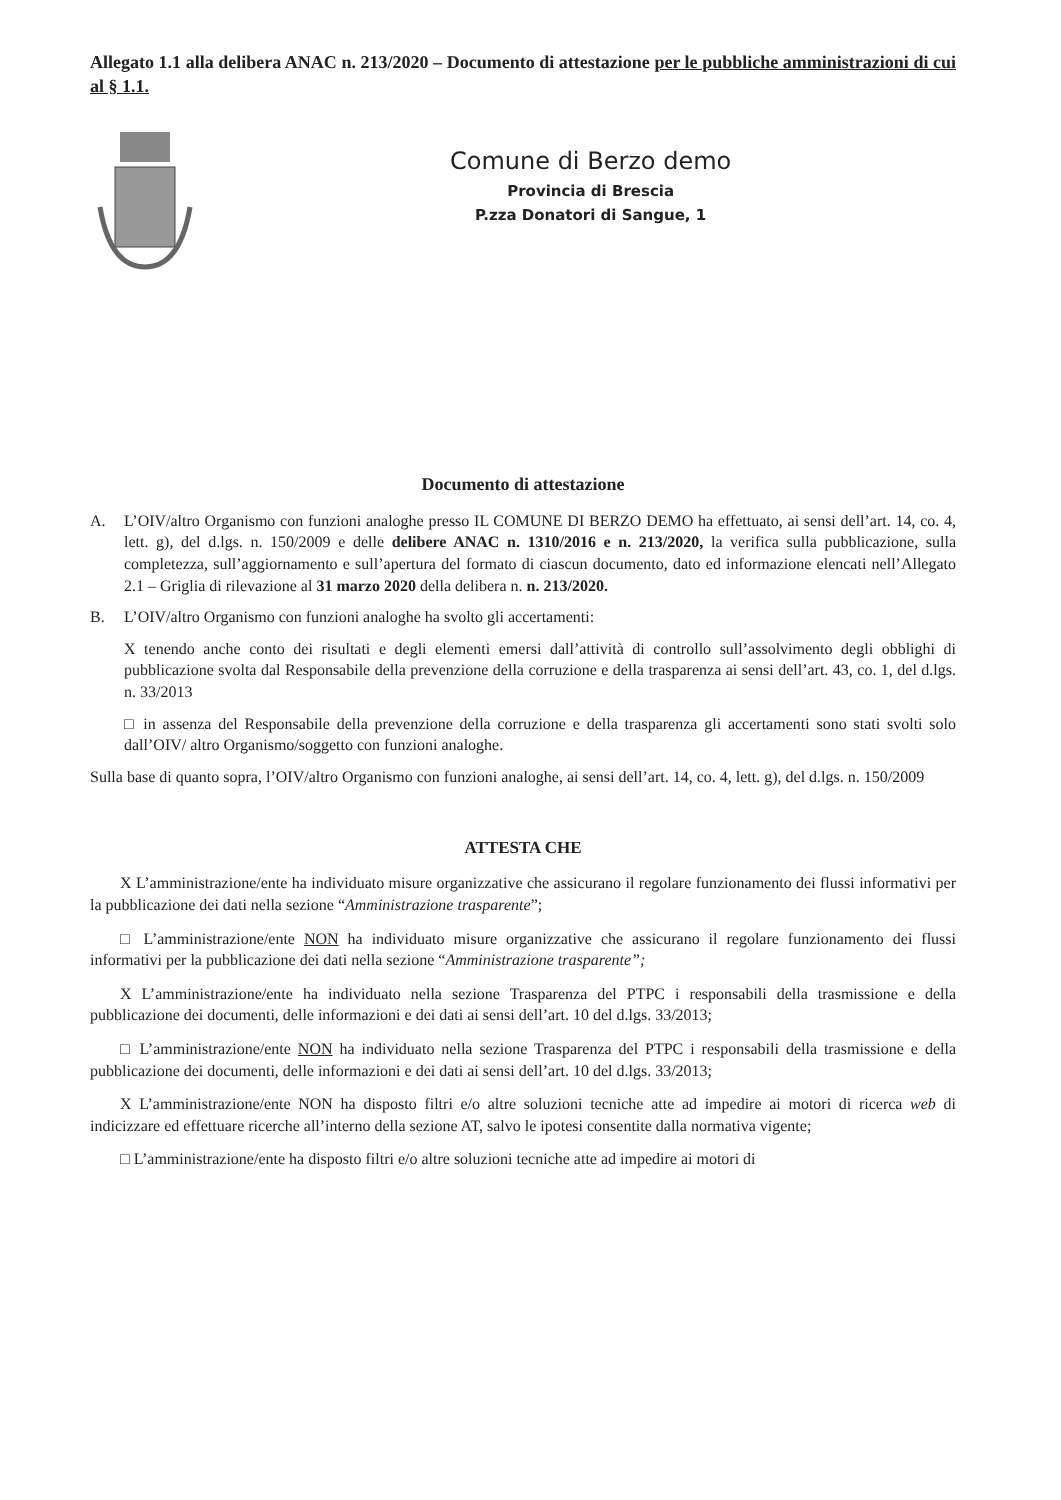Allegato 1.1 alla delibera ANAC n. 213/2020 – Documento di attestazione per le pubbliche amministrazioni di cui al § 1.1.
Comune di Berzo demo
Provincia di Brescia
P.zza Donatori di Sangue, 1
Documento di attestazione
A. L’OIV/altro Organismo con funzioni analoghe presso IL COMUNE DI BERZO DEMO ha effettuato, ai sensi dell’art. 14, co. 4, lett. g), del d.lgs. n. 150/2009 e delle delibere ANAC n. 1310/2016 e n. 213/2020, la verifica sulla pubblicazione, sulla completezza, sull’aggiornamento e sull’apertura del formato di ciascun documento, dato ed informazione elencati nell’Allegato 2.1 – Griglia di rilevazione al 31 marzo 2020 della delibera n. n. 213/2020.
B. L’OIV/altro Organismo con funzioni analoghe ha svolto gli accertamenti:
X tenendo anche conto dei risultati e degli elementi emersi dall’attività di controllo sull’assolvimento degli obblighi di pubblicazione svolta dal Responsabile della prevenzione della corruzione e della trasparenza ai sensi dell’art. 43, co. 1, del d.lgs. n. 33/2013
□ in assenza del Responsabile della prevenzione della corruzione e della trasparenza gli accertamenti sono stati svolti solo dall’OIV/ altro Organismo/soggetto con funzioni analoghe.
Sulla base di quanto sopra, l’OIV/altro Organismo con funzioni analoghe, ai sensi dell’art. 14, co. 4, lett. g), del d.lgs. n. 150/2009
ATTESTA CHE
X L’amministrazione/ente ha individuato misure organizzative che assicurano il regolare funzionamento dei flussi informativi per la pubblicazione dei dati nella sezione “Amministrazione trasparente”;
□ L’amministrazione/ente NON ha individuato misure organizzative che assicurano il regolare funzionamento dei flussi informativi per la pubblicazione dei dati nella sezione “Amministrazione trasparente”;
X L’amministrazione/ente ha individuato nella sezione Trasparenza del PTPC i responsabili della trasmissione e della pubblicazione dei documenti, delle informazioni e dei dati ai sensi dell’art. 10 del d.lgs. 33/2013;
□ L’amministrazione/ente NON ha individuato nella sezione Trasparenza del PTPC i responsabili della trasmissione e della pubblicazione dei documenti, delle informazioni e dei dati ai sensi dell’art. 10 del d.lgs. 33/2013;
X L’amministrazione/ente NON ha disposto filtri e/o altre soluzioni tecniche atte ad impedire ai motori di ricerca web di indicizzare ed effettuare ricerche all’interno della sezione AT, salvo le ipotesi consentite dalla normativa vigente;
□ L’amministrazione/ente ha disposto filtri e/o altre soluzioni tecniche atte ad impedire ai motori di